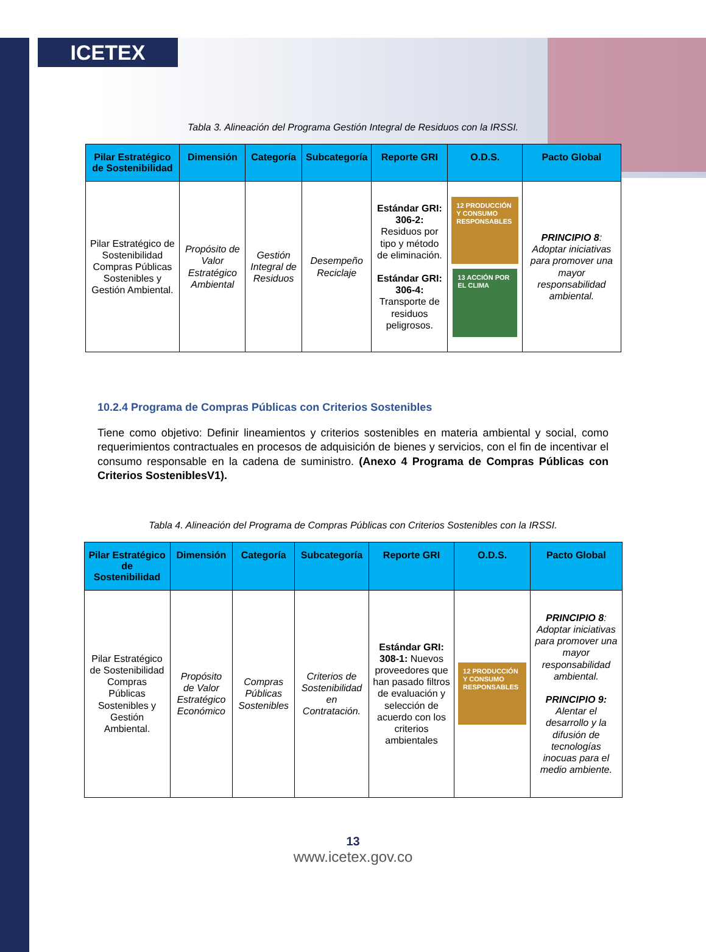ICETEX
Tabla 3. Alineación del Programa Gestión Integral de Residuos con la IRSSI.
| Pilar Estratégico de Sostenibilidad | Dimensión | Categoría | Subcategoría | Reporte GRI | O.D.S. | Pacto Global |
| --- | --- | --- | --- | --- | --- | --- |
| Pilar Estratégico de Sostenibilidad Compras Públicas Sostenibles y Gestión Ambiental. | Propósito de Valor Estratégico Ambiental | Gestión Integral de Residuos | Desempeño Reciclaje | Estándar GRI: 306-2: Residuos por tipo y método de eliminación. Estándar GRI: 306-4: Transporte de residuos peligrosos. | 12 PRODUCCIÓN Y CONSUMO RESPONSABLES 13 ACCIÓN POR EL CLIMA | PRINCIPIO 8 : Adoptar iniciativas para promover una mayor responsabilidad ambiental. |
10.2.4 Programa de Compras Públicas con Criterios Sostenibles
Tiene como objetivo: Definir lineamientos y criterios sostenibles en materia ambiental y social, como requerimientos contractuales en procesos de adquisición de bienes y servicios, con el fin de incentivar el consumo responsable en la cadena de suministro. (Anexo 4 Programa de Compras Públicas con Criterios SosteniblesV1).
Tabla 4. Alineación del Programa de Compras Públicas con Criterios Sostenibles con la IRSSI.
| Pilar Estratégico de Sostenibilidad | Dimensión | Categoría | Subcategoría | Reporte GRI | O.D.S. | Pacto Global |
| --- | --- | --- | --- | --- | --- | --- |
| Pilar Estratégico de Sostenibilidad Compras Públicas Sostenibles y Gestión Ambiental. | Propósito de Valor Estratégico Económico | Compras Públicas Sostenibles | Criterios de Sostenibilidad en Contratación. | Estándar GRI: 308-1: Nuevos proveedores que han pasado filtros de evaluación y selección de acuerdo con los criterios ambientales | 12 PRODUCCIÓN Y CONSUMO RESPONSABLES | PRINCIPIO 8 : Adoptar iniciativas para promover una mayor responsabilidad ambiental. PRINCIPIO 9: Alentar el desarrollo y la difusión de tecnologías inocuas para el medio ambiente. |
13
www.icetex.gov.co